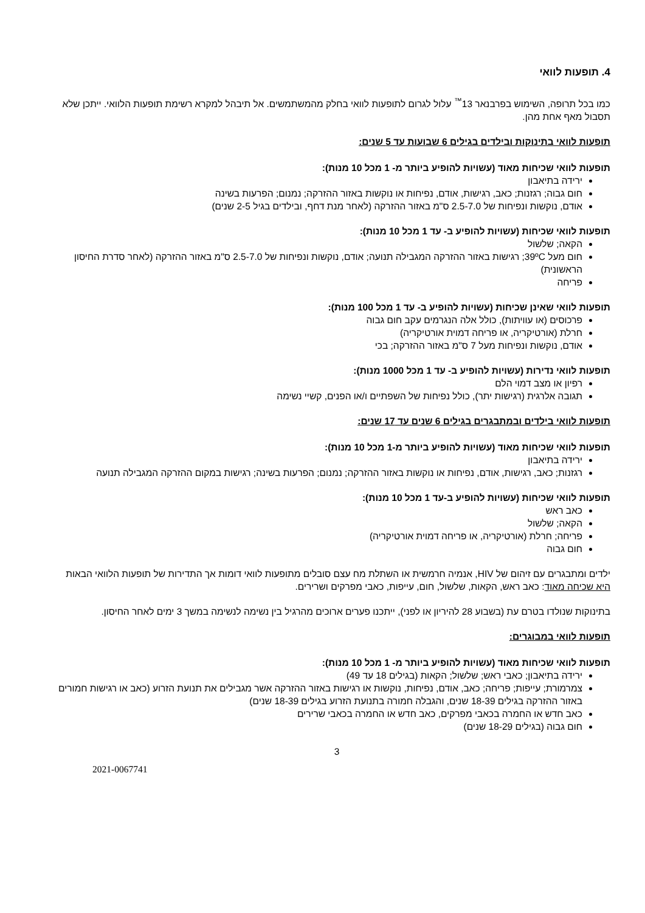4. תופעות לוואי
כמו בכל תרופה, השימוש בפרבנאר 13<sup>™</sup> עלול לגרום לתופעות לוואי בחלק מהמשתמשים. אל תיבהל למקרא רשימת תופעות הלוואי. ייתכן שלא תסבול מאף אחת מהן.
תופעות לוואי בתינוקות ובילדים בגילים 6 שבועות עד 5 שנים:
תופעות לוואי שכיחות מאוד (עשויות להופיע ביותר מ- 1 מכל 10 מנות):
ירידה בתיאבון
חום גבוה; רגזנות; כאב, רגישות, אודם, נפיחות או נוקשות באזור ההזרקה; נמנום; הפרעות בשינה
אודם, נוקשות ונפיחות של 2.5-7.0 ס"מ באזור ההזרקה (לאחר מנת דחף, ובילדים בגיל 2-5 שנים)
תופעות לוואי שכיחות (עשויות להופיע ב- עד 1 מכל 10 מנות):
הקאה; שלשול
חום מעל 39ºC; רגישות באזור ההזרקה המגבילה תנועה; אודם, נוקשות ונפיחות של 2.5-7.0 ס"מ באזור ההזרקה (לאחר סדרת החיסון הראשונית)
פריחה
תופעות לוואי שאינן שכיחות (עשויות להופיע ב- עד 1 מכל 100 מנות):
פרכוסים (או עוויתות), כולל אלה הנגרמים עקב חום גבוה
חרלת (אורטיקריה, או פריחה דמוית אורטיקריה)
אודם, נוקשות ונפיחות מעל 7 ס"מ באזור ההזרקה; בכי
תופעות לוואי נדירות (עשויות להופיע ב- עד 1 מכל 1000 מנות):
רפיון או מצב דמוי הלם
תגובה אלרגית (רגישות יתר), כולל נפיחות של השפתיים ו/או הפנים, קשיי נשימה
תופעות לוואי בילדים ובמתבגרים בגילים 6 שנים עד 17 שנים:
תופעות לוואי שכיחות מאוד (עשויות להופיע ביותר מ-1 מכל 10 מנות):
ירידה בתיאבון
רגזנות; כאב, רגישות, אודם, נפיחות או נוקשות באזור ההזרקה; נמנום; הפרעות בשינה; רגישות במקום ההזרקה המגבילה תנועה
תופעות לוואי שכיחות (עשויות להופיע ב-עד 1 מכל 10 מנות):
כאב ראש
הקאה; שלשול
פריחה; חרלת (אורטיקריה, או פריחה דמוית אורטיקריה)
חום גבוה
ילדים ומתבגרים עם זיהום של HIV, אנמיה חרמשית או השתלת מח עצם סובלים מתופעות לוואי דומות אך התדירות של תופעות הלוואי הבאות היא שכיחה מאוד: כאב ראש, הקאות, שלשול, חום, עייפות, כאבי מפרקים ושרירים.
בתינוקות שנולדו בטרם עת (בשבוע 28 להיריון או לפני), ייתכנו פערים ארוכים מהרגיל בין נשימה לנשימה במשך 3 ימים לאחר החיסון.
תופעות לוואי במבוגרים:
תופעות לוואי שכיחות מאוד (עשויות להופיע ביותר מ- 1 מכל 10 מנות):
ירידה בתיאבון; כאבי ראש; שלשול; הקאות (בגילים 18 עד 49)
צמרמורת; עייפות; פריחה; כאב, אודם, נפיחות, נוקשות או רגישות באזור ההזרקה אשר מגבילים את תנועת הזרוע (כאב או רגישות חמורים באזור ההזרקה בגילים 18-39 שנים, והגבלה חמורה בתנועת הזרוע בגילים 18-39 שנים)
כאב חדש או החמרה בכאבי מפרקים, כאב חדש או החמרה בכאבי שרירים
חום גבוה (בגילים 18-29 שנים)
3
2021-0067741